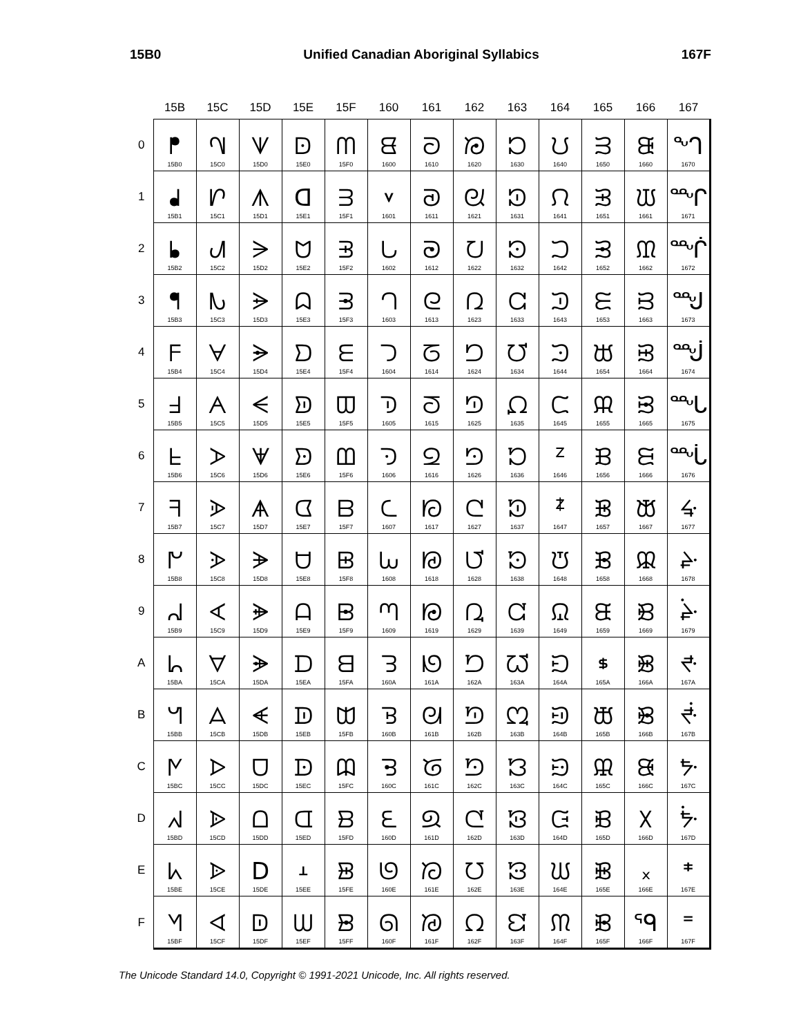15B0 Unified Canadian Aboriginal Syllabics 167F
| | 15B | 15C | 15D | 15E | 15F | 160 | 161 | 162 | 163 | 164 | 165 | 166 | 167 |
| --- | --- | --- | --- | --- | --- | --- | --- | --- | --- | --- | --- | --- | --- |
| 0 | ᖰ 15B0 | ᗀ 15C0 | ᗐ 15D0 | ᗠ 15E0 | ᗰ 15F0 | ᘀ 1600 | ᘐ 1610 | ᘠ 1620 | ᘰ 1630 | ᙀ 1640 | ᙐ 1650 | ᙠ 1660 | ᙰ 1670 |
| 1 | ᖱ 15B1 | ᗁ 15C1 | ᗑ 15D1 | ᗡ 15E1 | ᗱ 15F1 | ᘁ 1601 | ᘑ 1611 | ᘡ 1621 | ᘱ 1631 | ᙁ 1641 | ᙑ 1651 | ᙡ 1661 | ᙱ 1671 |
| 2 | ᖲ 15B2 | ᗂ 15C2 | ᗒ 15D2 | ᗢ 15E2 | ᗲ 15F2 | ᘂ 1602 | ᘒ 1612 | ᘢ 1622 | ᘲ 1632 | ᙂ 1642 | ᙒ 1652 | ᙢ 1662 | ᙲ 1672 |
| 3 | ᖳ 15B3 | ᗃ 15C3 | ᗓ 15D3 | ᗣ 15E3 | ᗳ 15F3 | ᘃ 1603 | ᘓ 1613 | ᘣ 1623 | ᘳ 1633 | ᙃ 1643 | ᙓ 1653 | ᙣ 1663 | ᙳ 1673 |
| 4 | ᖴ 15B4 | ᗄ 15C4 | ᗔ 15D4 | ᗤ 15E4 | ᗴ 15F4 | ᘄ 1604 | ᘔ 1614 | ᘤ 1624 | ᘴ 1634 | ᙄ 1644 | ᙔ 1654 | ᙤ 1664 | ᙴ 1674 |
| 5 | ᖵ 15B5 | ᗅ 15C5 | ᗕ 15D5 | ᗥ 15E5 | ᗵ 15F5 | ᘅ 1605 | ᘕ 1615 | ᘥ 1625 | ᘵ 1635 | ᙅ 1645 | ᙕ 1655 | ᙥ 1665 | ᙵ 1675 |
| 6 | ᖶ 15B6 | ᗆ 15C6 | ᗖ 15D6 | ᗦ 15E6 | ᗶ 15F6 | ᘆ 1606 | ᘖ 1616 | ᘦ 1626 | ᘶ 1636 | ᙆ 1646 | ᙖ 1656 | ᙦ 1666 | ᙶ 1676 |
| 7 | ᖷ 15B7 | ᗇ 15C7 | ᗗ 15D7 | ᗧ 15E7 | ᗷ 15F7 | ᘇ 1607 | ᘗ 1617 | ᘧ 1627 | ᘷ 1637 | ᙇ 1647 | ᙗ 1657 | ᙧ 1667 | ᙷ 1677 |
| 8 | ᖸ 15B8 | ᗈ 15C8 | ᗘ 15D8 | ᗨ 15E8 | ᗸ 15F8 | ᘈ 1608 | ᘘ 1618 | ᘨ 1628 | ᘸ 1638 | ᙈ 1648 | ᙘ 1658 | ᙨ 1668 | ᙸ 1678 |
| 9 | ᖹ 15B9 | ᗉ 15C9 | ᗙ 15D9 | ᗩ 15E9 | ᗹ 15F9 | ᘉ 1609 | ᘙ 1619 | ᘩ 1629 | ᘹ 1639 | ᙉ 1649 | ᙙ 1659 | ᙩ 1669 | ᙹ 1679 |
| A | ᖺ 15BA | ᗊ 15CA | ᗚ 15DA | ᗪ 15EA | ᗺ 15FA | ᘊ 160A | ᘚ 161A | ᘪ 162A | ᘺ 163A | ᙊ 164A | ᙚ 165A | ᙪ 166A | ᙺ 167A |
| B | ᖻ 15BB | ᗋ 15CB | ᗛ 15DB | ᗫ 15EB | ᗻ 15FB | ᘋ 160B | ᘛ 161B | ᘫ 162B | ᘻ 163B | ᙋ 164B | ᙛ 165B | ᙫ 166B | ᙻ 167B |
| C | ᖼ 15BC | ᗌ 15CC | ᗜ 15DC | ᗬ 15EC | ᗼ 15FC | ᘌ 160C | ᘜ 161C | ᘬ 162C | ᘼ 163C | ᙌ 164C | ᙜ 165C | ᙬ 166C | ᙼ 167C |
| D | ᖽ 15BD | ᗍ 15CD | ᗝ 15DD | ᗭ 15ED | ᗽ 15FD | ᘍ 160D | ᘝ 161D | ᘭ 162D | ᘽ 163D | ᙍ 164D | ᙝ 165D | ᙭ 166D | ᙽ 167D |
| E | ᖾ 15BE | ᗎ 15CE | ᗞ 15DE | ᗮ 15EE | ᗾ 15FE | ᘎ 160E | ᘞ 161E | ᘮ 162E | ᘾ 163E | ᙎ 164E | ᙞ 165E | ᙮ 166E | ᙾ 167E |
| F | ᖿ 15BF | ᗏ 15CF | ᗟ 15DF | ᗯ 15EF | ᗿ 15FF | ᘏ 160F | ᘟ 161F | ᘯ 162F | ᘿ 163F | ᙏ 164F | ᙟ 165F | ᙯ 166F | ᙿ 167F |
The Unicode Standard 14.0, Copyright © 1991-2021 Unicode, Inc. All rights reserved.